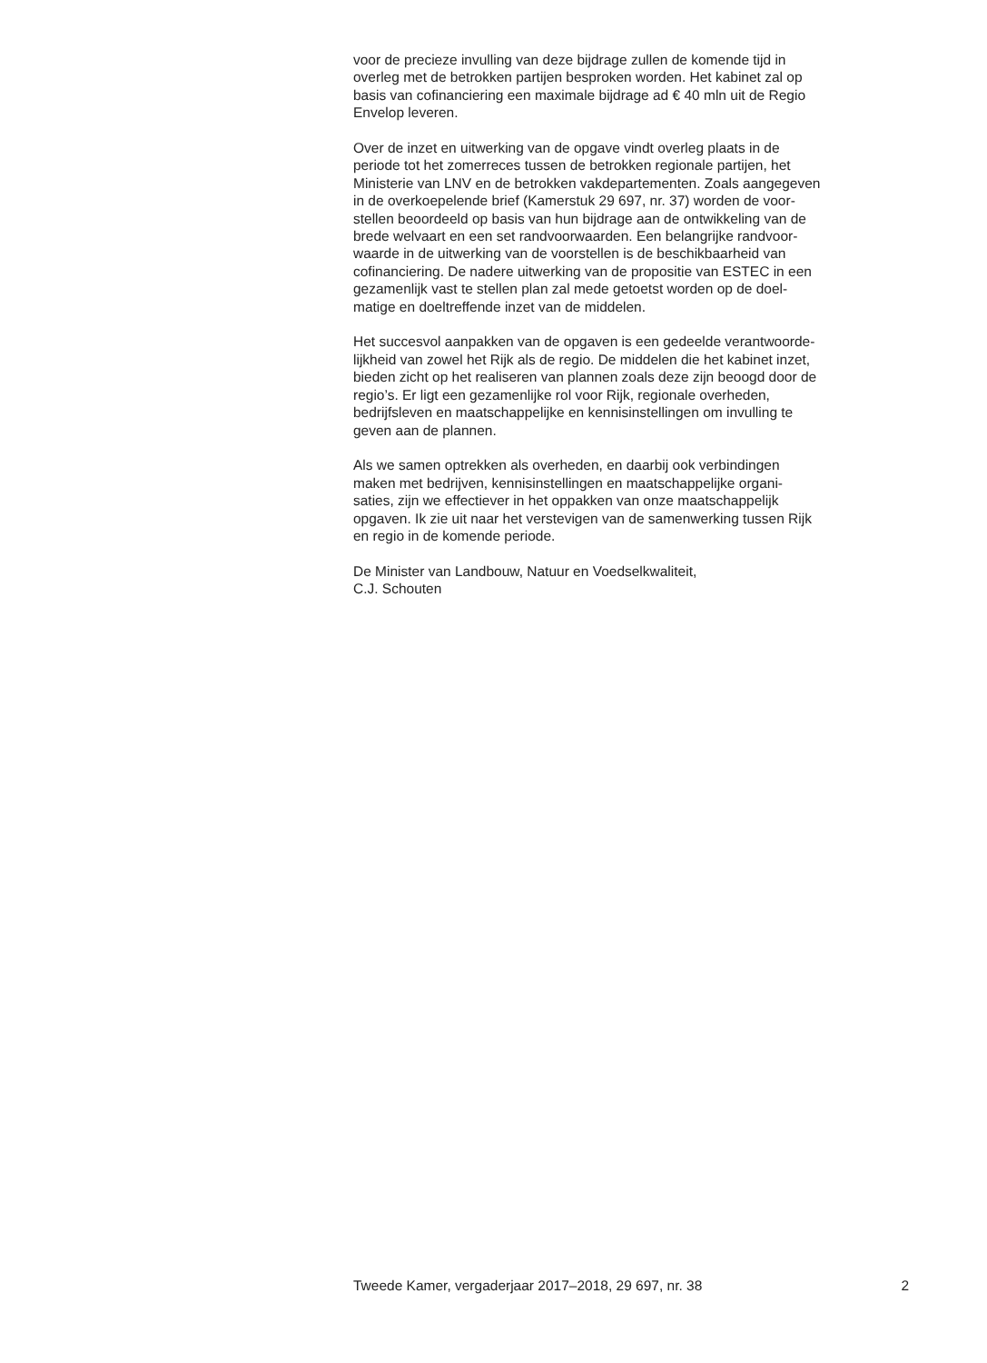voor de precieze invulling van deze bijdrage zullen de komende tijd in
overleg met de betrokken partijen besproken worden. Het kabinet zal op
basis van cofinanciering een maximale bijdrage ad € 40 mln uit de Regio
Envelop leveren.
Over de inzet en uitwerking van de opgave vindt overleg plaats in de
periode tot het zomerreces tussen de betrokken regionale partijen, het
Ministerie van LNV en de betrokken vakdepartementen. Zoals aangegeven
in de overkoepelende brief (Kamerstuk 29 697, nr. 37) worden de voor-
stellen beoordeeld op basis van hun bijdrage aan de ontwikkeling van de
brede welvaart en een set randvoorwaarden. Een belangrijke randvoor-
waarde in de uitwerking van de voorstellen is de beschikbaarheid van
cofinanciering. De nadere uitwerking van de propositie van ESTEC in een
gezamenlijk vast te stellen plan zal mede getoetst worden op de doel-
matige en doeltreffende inzet van de middelen.
Het succesvol aanpakken van de opgaven is een gedeelde verantwoorde-
lijkheid van zowel het Rijk als de regio. De middelen die het kabinet inzet,
bieden zicht op het realiseren van plannen zoals deze zijn beoogd door de
regio’s. Er ligt een gezamenlijke rol voor Rijk, regionale overheden,
bedrijfsleven en maatschappelijke en kennisinstellingen om invulling te
geven aan de plannen.
Als we samen optrekken als overheden, en daarbij ook verbindingen
maken met bedrijven, kennisinstellingen en maatschappelijke organi-
saties, zijn we effectiever in het oppakken van onze maatschappelijk
opgaven. Ik zie uit naar het verstevigen van de samenwerking tussen Rijk
en regio in de komende periode.
De Minister van Landbouw, Natuur en Voedselkwaliteit,
C.J. Schouten
Tweede Kamer, vergaderjaar 2017–2018, 29 697, nr. 38 2